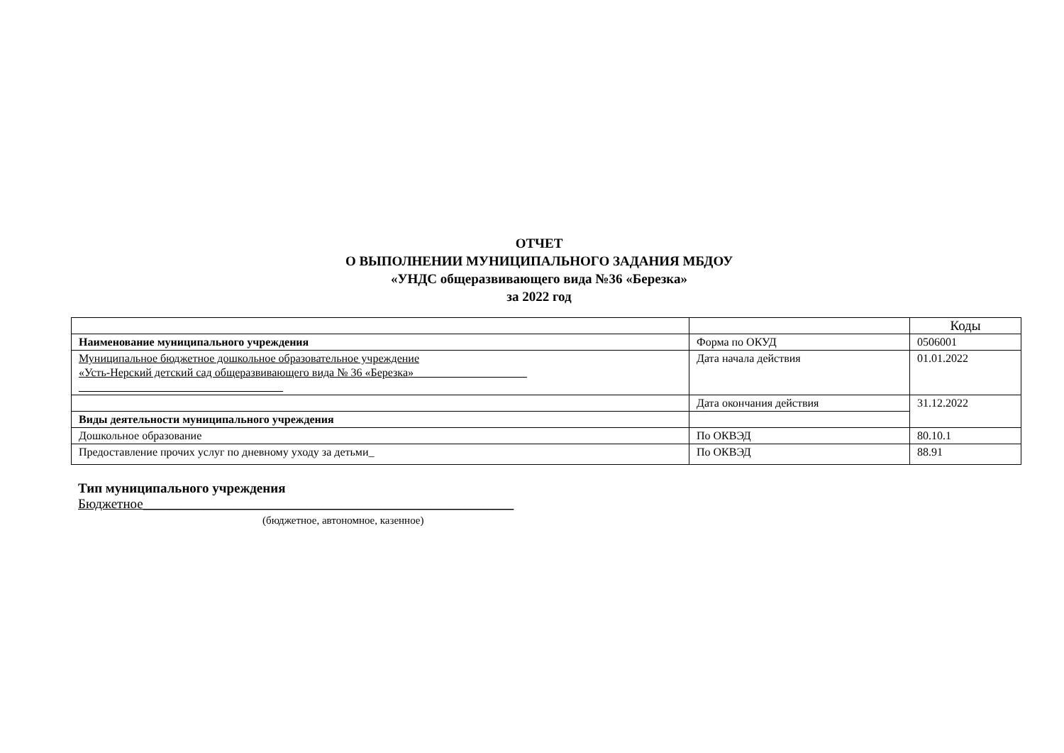ОТЧЕТ
О ВЫПОЛНЕНИИ МУНИЦИПАЛЬНОГО ЗАДАНИЯ МБДОУ
«УНДС общеразвивающего вида №36 «Березка»
за 2022 год
| | | Коды |
| Наименование муниципального учреждения | Форма по ОКУД | 0506001 |
| Муниципальное бюджетное дошкольное образовательное учреждение «Усть-Нерский детский сад общеразвивающего вида № 36 «Березка»____________________ ____________________________________ | Дата начала действия | 01.01.2022 |
| | Дата окончания действия | 31.12.2022 |
| Виды деятельности муниципального учреждения | | |
| Дошкольное образование | По ОКВЭД | 80.10.1 |
| Предоставление прочих услуг по дневному уходу за детьми_ | По ОКВЭД | 88.91 |
Тип муниципального учреждения
Бюджетное_______________________________________________________
(бюджетное, автономное, казенное)